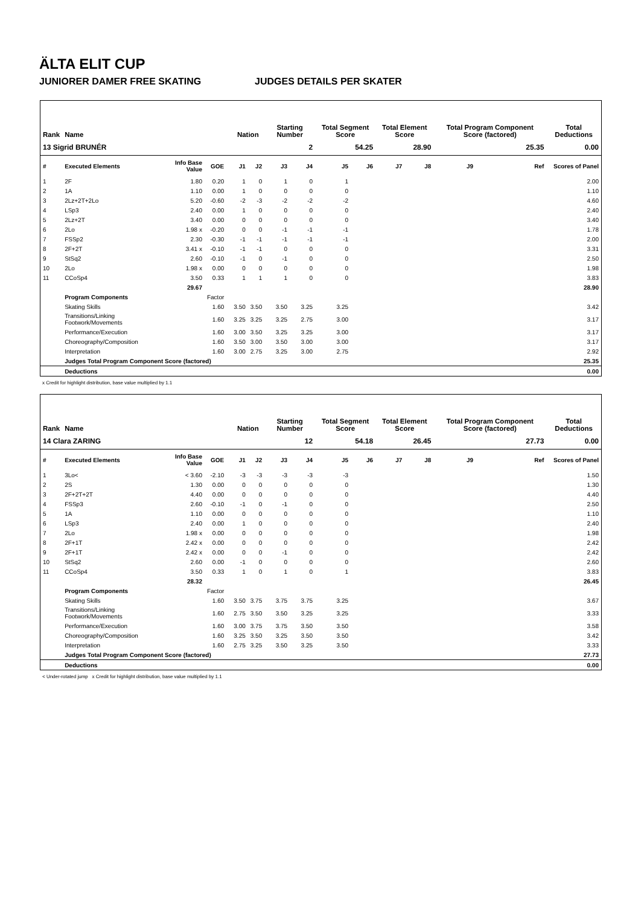ÄLTA ELIT CUP
JUNIORER DAMER FREE SKATING JUDGES DETAILS PER SKATER
| Rank | Name | | | | Nation | | Starting Number | | Total Segment Score | | Total Element Score | | Total Program Component Score (factored) | | | Total Deductions |
| --- | --- | --- | --- | --- | --- | --- | --- | --- | --- | --- | --- | --- | --- | --- | --- | --- |
| 13 Sigrid BRUNÉR | | | | | | | 2 | | 54.25 | | 28.90 | | 25.35 | | | 0.00 |
| # | Executed Elements | Info Base Value | GOE | | J1 | J2 | J3 | J4 | J5 | J6 | J7 | J8 | J9 | | Ref | Scores of Panel |
| 1 | 2F | 1.80 | 0.20 | | 1 | 0 | 1 | 0 | 1 | | | | | | | 2.00 |
| 2 | 1A | 1.10 | 0.00 | | 1 | 0 | 0 | 0 | 0 | | | | | | | 1.10 |
| 3 | 2Lz+2T+2Lo | 5.20 | -0.60 | | -2 | -3 | -2 | -2 | -2 | | | | | | | 4.60 |
| 4 | LSp3 | 2.40 | 0.00 | | 1 | 0 | 0 | 0 | 0 | | | | | | | 2.40 |
| 5 | 2Lz+2T | 3.40 | 0.00 | | 0 | 0 | 0 | 0 | 0 | | | | | | | 3.40 |
| 6 | 2Lo | 1.98 x | -0.20 | | 0 | 0 | -1 | -1 | -1 | | | | | | | 1.78 |
| 7 | FSSp2 | 2.30 | -0.30 | | -1 | -1 | -1 | -1 | -1 | | | | | | | 2.00 |
| 8 | 2F+2T | 3.41 x | -0.10 | | -1 | -1 | 0 | 0 | 0 | | | | | | | 3.31 |
| 9 | StSq2 | 2.60 | -0.10 | | -1 | 0 | -1 | 0 | 0 | | | | | | | 2.50 |
| 10 | 2Lo | 1.98 x | 0.00 | | 0 | 0 | 0 | 0 | 0 | | | | | | | 1.98 |
| 11 | CCoSp4 | 3.50 | 0.33 | | 1 | 1 | 1 | 0 | 0 | | | | | | | 3.83 |
| | | 29.67 | | | | | | | | | | | | | | 28.90 |
| | Program Components | | Factor | | | | | | | | | | | | | |
| | Skating Skills | | 1.60 | | 3.50 | 3.50 | 3.50 | 3.25 | 3.25 | | | | | | | 3.42 |
| | Transitions/Linking Footwork/Movements | | 1.60 | | 3.25 | 3.25 | 3.25 | 2.75 | 3.00 | | | | | | | 3.17 |
| | Performance/Execution | | 1.60 | | 3.00 | 3.50 | 3.25 | 3.25 | 3.00 | | | | | | | 3.17 |
| | Choreography/Composition | | 1.60 | | 3.50 | 3.00 | 3.50 | 3.00 | 3.00 | | | | | | | 3.17 |
| | Interpretation | | 1.60 | | 3.00 | 2.75 | 3.25 | 3.00 | 2.75 | | | | | | | 2.92 |
| | Judges Total Program Component Score (factored) | | | | | | | | | | | | | | | 25.35 |
| | Deductions | | | | | | | | | | | | | | | 0.00 |
x Credit for highlight distribution, base value multiplied by 1.1
| Rank | Name | | | | Nation | | Starting Number | | Total Segment Score | | Total Element Score | | Total Program Component Score (factored) | | | Total Deductions |
| --- | --- | --- | --- | --- | --- | --- | --- | --- | --- | --- | --- | --- | --- | --- | --- | --- |
| 14 Clara ZARING | | | | | | | 12 | | 54.18 | | 26.45 | | 27.73 | | | 0.00 |
| # | Executed Elements | Info Base Value | GOE | | J1 | J2 | J3 | J4 | J5 | J6 | J7 | J8 | J9 | | Ref | Scores of Panel |
| 1 | 3Lo< | < 3.60 | -2.10 | | -3 | -3 | -3 | -3 | -3 | | | | | | | 1.50 |
| 2 | 2S | 1.30 | 0.00 | | 0 | 0 | 0 | 0 | 0 | | | | | | | 1.30 |
| 3 | 2F+2T+2T | 4.40 | 0.00 | | 0 | 0 | 0 | 0 | 0 | | | | | | | 4.40 |
| 4 | FSSp3 | 2.60 | -0.10 | | -1 | 0 | -1 | 0 | 0 | | | | | | | 2.50 |
| 5 | 1A | 1.10 | 0.00 | | 0 | 0 | 0 | 0 | 0 | | | | | | | 1.10 |
| 6 | LSp3 | 2.40 | 0.00 | | 1 | 0 | 0 | 0 | 0 | | | | | | | 2.40 |
| 7 | 2Lo | 1.98 x | 0.00 | | 0 | 0 | 0 | 0 | 0 | | | | | | | 1.98 |
| 8 | 2F+1T | 2.42 x | 0.00 | | 0 | 0 | 0 | 0 | 0 | | | | | | | 2.42 |
| 9 | 2F+1T | 2.42 x | 0.00 | | 0 | 0 | -1 | 0 | 0 | | | | | | | 2.42 |
| 10 | StSq2 | 2.60 | 0.00 | | -1 | 0 | 0 | 0 | 0 | | | | | | | 2.60 |
| 11 | CCoSp4 | 3.50 | 0.33 | | 1 | 0 | 1 | 0 | 1 | | | | | | | 3.83 |
| | | 28.32 | | | | | | | | | | | | | | 26.45 |
| | Program Components | | Factor | | | | | | | | | | | | | |
| | Skating Skills | | 1.60 | | 3.50 | 3.75 | 3.75 | 3.75 | 3.25 | | | | | | | 3.67 |
| | Transitions/Linking Footwork/Movements | | 1.60 | | 2.75 | 3.50 | 3.50 | 3.25 | 3.25 | | | | | | | 3.33 |
| | Performance/Execution | | 1.60 | | 3.00 | 3.75 | 3.75 | 3.50 | 3.50 | | | | | | | 3.58 |
| | Choreography/Composition | | 1.60 | | 3.25 | 3.50 | 3.25 | 3.50 | 3.50 | | | | | | | 3.42 |
| | Interpretation | | 1.60 | | 2.75 | 3.25 | 3.50 | 3.25 | 3.50 | | | | | | | 3.33 |
| | Judges Total Program Component Score (factored) | | | | | | | | | | | | | | | 27.73 |
| | Deductions | | | | | | | | | | | | | | | 0.00 |
< Under-rotated jump x Credit for highlight distribution, base value multiplied by 1.1